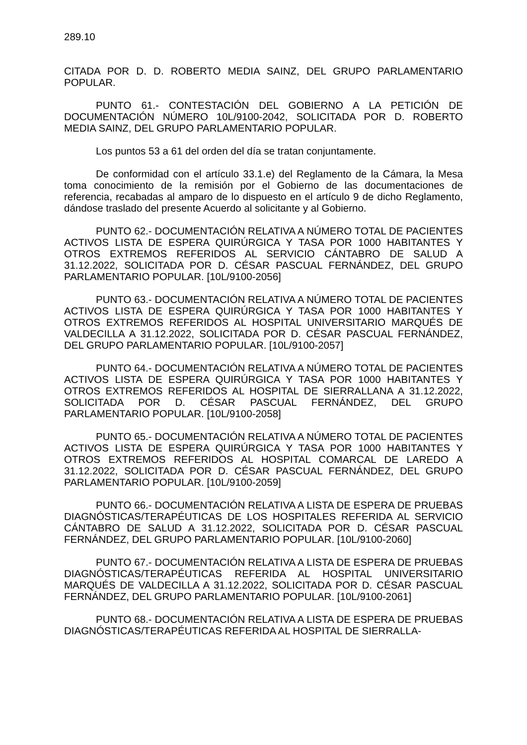289.10
CITADA POR D. D. ROBERTO MEDIA SAINZ, DEL GRUPO PARLAMENTARIO POPULAR.
PUNTO 61.- CONTESTACIÓN DEL GOBIERNO A LA PETICIÓN DE DOCUMENTACIÓN NÚMERO 10L/9100-2042, SOLICITADA POR D. ROBERTO MEDIA SAINZ, DEL GRUPO PARLAMENTARIO POPULAR.
Los puntos 53 a 61 del orden del día se tratan conjuntamente.
De conformidad con el artículo 33.1.e) del Reglamento de la Cámara, la Mesa toma conocimiento de la remisión por el Gobierno de las documentaciones de referencia, recabadas al amparo de lo dispuesto en el artículo 9 de dicho Reglamento, dándose traslado del presente Acuerdo al solicitante y al Gobierno.
PUNTO 62.- DOCUMENTACIÓN RELATIVA A NÚMERO TOTAL DE PACIENTES ACTIVOS LISTA DE ESPERA QUIRÚRGICA Y TASA POR 1000 HABITANTES Y OTROS EXTREMOS REFERIDOS AL SERVICIO CÁNTABRO DE SALUD A 31.12.2022, SOLICITADA POR D. CÉSAR PASCUAL FERNÁNDEZ, DEL GRUPO PARLAMENTARIO POPULAR. [10L/9100-2056]
PUNTO 63.- DOCUMENTACIÓN RELATIVA A NÚMERO TOTAL DE PACIENTES ACTIVOS LISTA DE ESPERA QUIRÚRGICA Y TASA POR 1000 HABITANTES Y OTROS EXTREMOS REFERIDOS AL HOSPITAL UNIVERSITARIO MARQUÉS DE VALDECILLA A 31.12.2022, SOLICITADA POR D. CÉSAR PASCUAL FERNÁNDEZ, DEL GRUPO PARLAMENTARIO POPULAR. [10L/9100-2057]
PUNTO 64.- DOCUMENTACIÓN RELATIVA A NÚMERO TOTAL DE PACIENTES ACTIVOS LISTA DE ESPERA QUIRÚRGICA Y TASA POR 1000 HABITANTES Y OTROS EXTREMOS REFERIDOS AL HOSPITAL DE SIERRALLANA A 31.12.2022, SOLICITADA POR D. CÉSAR PASCUAL FERNÁNDEZ, DEL GRUPO PARLAMENTARIO POPULAR. [10L/9100-2058]
PUNTO 65.- DOCUMENTACIÓN RELATIVA A NÚMERO TOTAL DE PACIENTES ACTIVOS LISTA DE ESPERA QUIRÚRGICA Y TASA POR 1000 HABITANTES Y OTROS EXTREMOS REFERIDOS AL HOSPITAL COMARCAL DE LAREDO A 31.12.2022, SOLICITADA POR D. CÉSAR PASCUAL FERNÁNDEZ, DEL GRUPO PARLAMENTARIO POPULAR. [10L/9100-2059]
PUNTO 66.- DOCUMENTACIÓN RELATIVA A LISTA DE ESPERA DE PRUEBAS DIAGNÓSTICAS/TERAPÉUTICAS DE LOS HOSPITALES REFERIDA AL SERVICIO CÁNTABRO DE SALUD A 31.12.2022, SOLICITADA POR D. CÉSAR PASCUAL FERNÁNDEZ, DEL GRUPO PARLAMENTARIO POPULAR. [10L/9100-2060]
PUNTO 67.- DOCUMENTACIÓN RELATIVA A LISTA DE ESPERA DE PRUEBAS DIAGNÓSTICAS/TERAPÉUTICAS REFERIDA AL HOSPITAL UNIVERSITARIO MARQUÉS DE VALDECILLA A 31.12.2022, SOLICITADA POR D. CÉSAR PASCUAL FERNÁNDEZ, DEL GRUPO PARLAMENTARIO POPULAR. [10L/9100-2061]
PUNTO 68.- DOCUMENTACIÓN RELATIVA A LISTA DE ESPERA DE PRUEBAS DIAGNÓSTICAS/TERAPÉUTICAS REFERIDA AL HOSPITAL DE SIERRALLA-